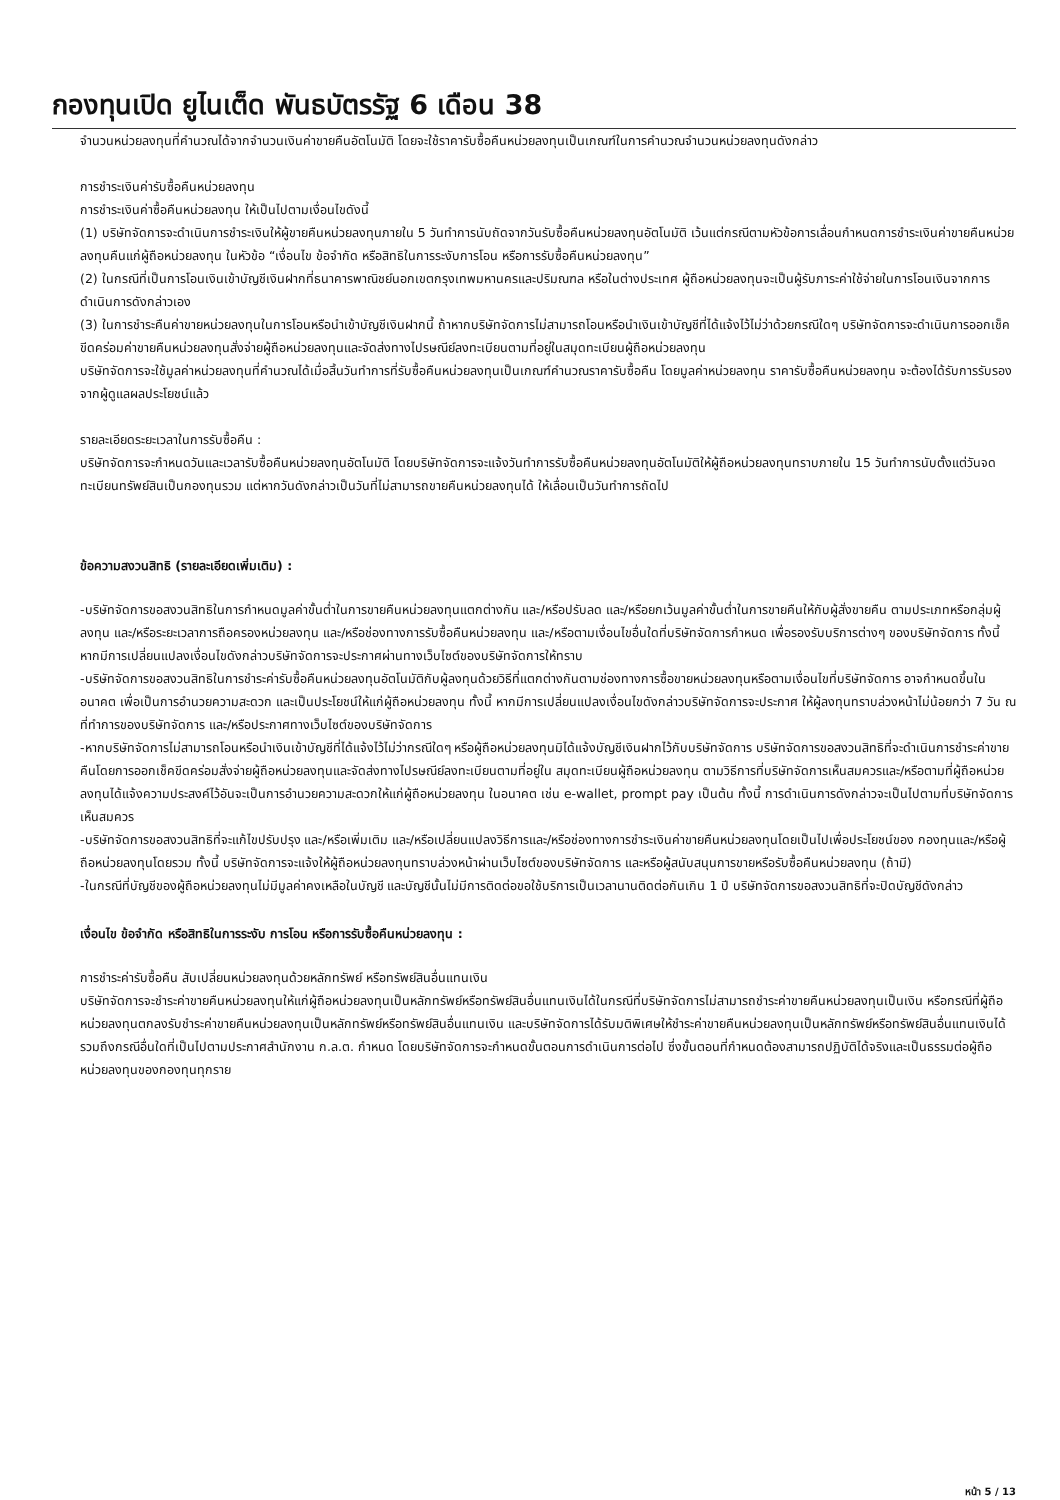กองทุนเปิด ยูไนเต็ด พันธบัตรรัฐ 6 เดือน 38
จำนวนหน่วยลงทุนที่คำนวณได้จากจำนวนเงินค่าขายคืนอัตโนมัติ โดยจะใช้ราคารับซื้อคืนหน่วยลงทุนเป็นเกณฑ์ในการคำนวณจำนวนหน่วยลงทุนดังกล่าว
การชำระเงินค่ารับซื้อคืนหน่วยลงทุน
การชำระเงินค่าซื้อคืนหน่วยลงทุน ให้เป็นไปตามเงื่อนไขดังนี้
(1) บริษัทจัดการจะดำเนินการชำระเงินให้ผู้ขายคืนหน่วยลงทุนภายใน 5 วันทำการนับถัดจากวันรับซื้อคืนหน่วยลงทุนอัตโนมัติ เว้นแต่กรณีตามหัวข้อการเลื่อนกำหนดการชำระเงินค่าขายคืนหน่วยลงทุนคืนแก่ผู้ถือหน่วยลงทุน ในหัวข้อ “เงื่อนไข ข้อจำกัด หรือสิทธิในการระงับการโอน หรือการรับซื้อคืนหน่วยลงทุน”
(2) ในกรณีที่เป็นการโอนเงินเข้าบัญชีเงินฝากที่ธนาคารพาณิชย์นอกเขตกรุงเทพมหานครและปริมณฑล หรือในต่างประเทศ ผู้ถือหน่วยลงทุนจะเป็นผู้รับภาระค่าใช้จ่ายในการโอนเงินจากการดำเนินการดังกล่าวเอง
(3) ในการชำระคืนค่าขายหน่วยลงทุนในการโอนหรือนำเข้าบัญชีเงินฝากนี้ ถ้าหากบริษัทจัดการไม่สามารถโอนหรือนำเงินเข้าบัญชีที่ได้แจ้งไว้ไม่ว่าด้วยกรณีใดๆ บริษัทจัดการจะดำเนินการออกเช็คขีดคร่อมค่าขายคืนหน่วยลงทุนสั่งจ่ายผู้ถือหน่วยลงทุนและจัดส่งทางไปรษณีย์ลงทะเบียนตามที่อยู่ในสมุดทะเบียนผู้ถือหน่วยลงทุน
บริษัทจัดการจะใช้มูลค่าหน่วยลงทุนที่คำนวณได้เมื่อสิ้นวันทำการที่รับซื้อคืนหน่วยลงทุนเป็นเกณฑ์คำนวณราคารับซื้อคืน โดยมูลค่าหน่วยลงทุน ราคารับซื้อคืนหน่วยลงทุน จะต้องได้รับการรับรองจากผู้ดูแลผลประโยชน์แล้ว
รายละเอียดระยะเวลาในการรับซื้อคืน :
บริษัทจัดการจะกำหนดวันและเวลารับซื้อคืนหน่วยลงทุนอัตโนมัติ โดยบริษัทจัดการจะแจ้งวันทำการรับซื้อคืนหน่วยลงทุนอัตโนมัติให้ผู้ถือหน่วยลงทุนทราบภายใน 15 วันทำการนับตั้งแต่วันจดทะเบียนทรัพย์สินเป็นกองทุนรวม แต่หากวันดังกล่าวเป็นวันที่ไม่สามารถขายคืนหน่วยลงทุนได้ ให้เลื่อนเป็นวันทำการถัดไป
ข้อความสงวนสิทธิ (รายละเอียดเพิ่มเติม) :
-บริษัทจัดการขอสงวนสิทธิในการกำหนดมูลค่าขั้นต่ำในการขายคืนหน่วยลงทุนแตกต่างกัน และ/หรือปรับลด และ/หรือยกเว้นมูลค่าขั้นต่ำในการขายคืนให้กับผู้สั่งขายคืน ตามประเภทหรือกลุ่มผู้ลงทุน และ/หรือระยะเวลาการถือครองหน่วยลงทุน และ/หรือช่องทางการรับซื้อคืนหน่วยลงทุน และ/หรือตามเงื่อนไขอื่นใดที่บริษัทจัดการกำหนด เพื่อรองรับบริการต่างๆ ของบริษัทจัดการ ทั้งนี้ หากมีการเปลี่ยนแปลงเงื่อนไขดังกล่าวบริษัทจัดการจะประกาศผ่านทางเว็บไซต์ของบริษัทจัดการให้ทราบ
-บริษัทจัดการขอสงวนสิทธิในการชำระค่ารับซื้อคืนหน่วยลงทุนอัตโนมัติกับผู้ลงทุนด้วยวิธีที่แตกต่างกันตามช่องทางการซื้อขายหน่วยลงทุนหรือตามเงื่อนไขที่บริษัทจัดการ อาจกำหนดขึ้นในอนาคต เพื่อเป็นการอำนวยความสะดวก และเป็นประโยชน์ให้แก่ผู้ถือหน่วยลงทุน ทั้งนี้ หากมีการเปลี่ยนแปลงเงื่อนไขดังกล่าวบริษัทจัดการจะประกาศ ให้ผู้ลงทุนทราบล่วงหน้าไม่น้อยกว่า 7 วัน ณ ที่ทำการของบริษัทจัดการ และ/หรือประกาศทางเว็บไซต์ของบริษัทจัดการ
-หากบริษัทจัดการไม่สามารถโอนหรือนำเงินเข้าบัญชีที่ได้แจ้งไว้ไม่ว่ากรณีใดๆ หรือผู้ถือหน่วยลงทุนมิได้แจ้งบัญชีเงินฝากไว้กับบริษัทจัดการ บริษัทจัดการขอสงวนสิทธิที่จะดำเนินการชำระค่าขายคืนโดยการออกเช็คขีดคร่อมสั่งจ่ายผู้ถือหน่วยลงทุนและจัดส่งทางไปรษณีย์ลงทะเบียนตามที่อยู่ใน สมุดทะเบียนผู้ถือหน่วยลงทุน ตามวิธีการที่บริษัทจัดการเห็นสมควรและ/หรือตามที่ผู้ถือหน่วยลงทุนได้แจ้งความประสงค์ไว้อันจะเป็นการอำนวยความสะดวกให้แก่ผู้ถือหน่วยลงทุน ในอนาคต เช่น e-wallet, prompt pay เป็นต้น ทั้งนี้ การดำเนินการดังกล่าวจะเป็นไปตามที่บริษัทจัดการเห็นสมควร
-บริษัทจัดการขอสงวนสิทธิที่จะแก้ไขปรับปรุง และ/หรือเพิ่มเติม และ/หรือเปลี่ยนแปลงวิธีการและ/หรือช่องทางการชำระเงินค่าขายคืนหน่วยลงทุนโดยเป็นไปเพื่อประโยชน์ของ กองทุนและ/หรือผู้ถือหน่วยลงทุนโดยรวม ทั้งนี้ บริษัทจัดการจะแจ้งให้ผู้ถือหน่วยลงทุนทราบล่วงหน้าผ่านเว็บไซต์ของบริษัทจัดการ และหรือผู้สนับสนุนการขายหรือรับซื้อคืนหน่วยลงทุน (ถ้ามี)
-ในกรณีที่บัญชีของผู้ถือหน่วยลงทุนไม่มีมูลค่าคงเหลือในบัญชี และบัญชีนั้นไม่มีการติดต่อขอใช้บริการเป็นเวลานานติดต่อกันเกิน 1 ปี บริษัทจัดการขอสงวนสิทธิที่จะปิดบัญชีดังกล่าว
เงื่อนไข ข้อจำกัด หรือสิทธิในการระงับ การโอน หรือการรับซื้อคืนหน่วยลงทุน :
การชำระค่ารับซื้อคืน สับเปลี่ยนหน่วยลงทุนด้วยหลักทรัพย์ หรือทรัพย์สินอื่นแทนเงิน
บริษัทจัดการจะชำระค่าขายคืนหน่วยลงทุนให้แก่ผู้ถือหน่วยลงทุนเป็นหลักทรัพย์หรือทรัพย์สินอื่นแทนเงินได้ในกรณีที่บริษัทจัดการไม่สามารถชำระค่าขายคืนหน่วยลงทุนเป็นเงิน หรือกรณีที่ผู้ถือหน่วยลงทุนตกลงรับชำระค่าขายคืนหน่วยลงทุนเป็นหลักทรัพย์หรือทรัพย์สินอื่นแทนเงิน และบริษัทจัดการได้รับมติพิเศษให้ชำระค่าขายคืนหน่วยลงทุนเป็นหลักทรัพย์หรือทรัพย์สินอื่นแทนเงินได้ รวมถึงกรณีอื่นใดที่เป็นไปตามประกาศสำนักงาน ก.ล.ต. กำหนด โดยบริษัทจัดการจะกำหนดขั้นตอนการดำเนินการต่อไป ซึ่งขั้นตอนที่กำหนดต้องสามารถปฏิบัติได้จริงและเป็นธรรมต่อผู้ถือหน่วยลงทุนของกองทุนทุกราย
หน้า 5 / 13